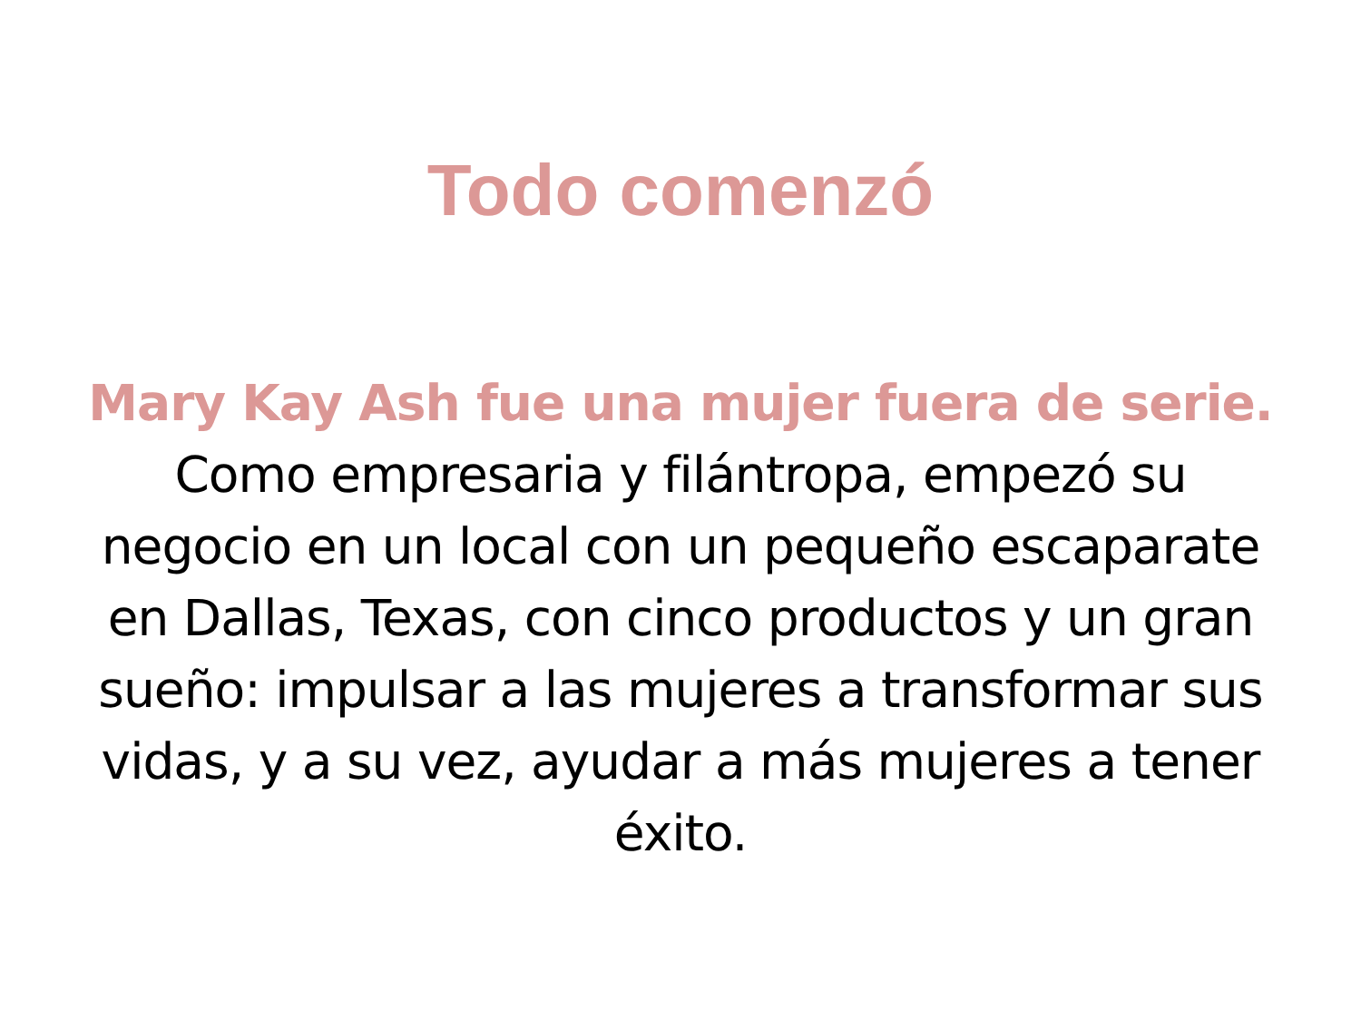Todo comenzó
Mary Kay Ash fue una mujer fuera de serie. Como empresaria y filántropa, empezó su negocio en un local con un pequeño escaparate en Dallas, Texas, con cinco productos y un gran sueño: impulsar a las mujeres a transformar sus vidas, y a su vez, ayudar a más mujeres a tener éxito.